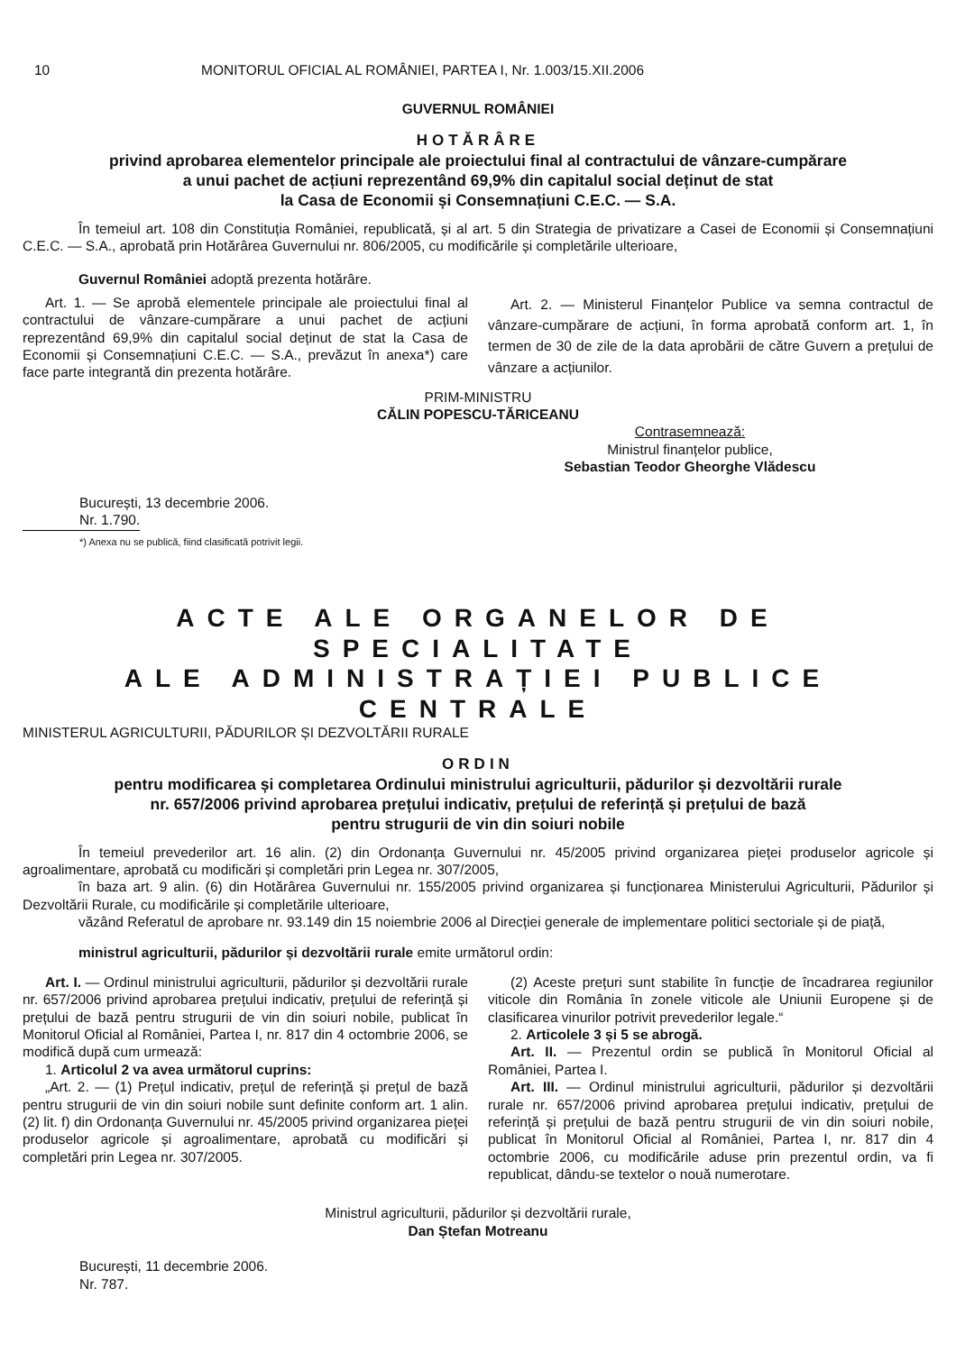10 MONITORUL OFICIAL AL ROMÂNIEI, PARTEA I, Nr. 1.003/15.XII.2006
GUVERNUL ROMÂNIEI
HOTĂRÂRE
privind aprobarea elementelor principale ale proiectului final al contractului de vânzare-cumpărare
a unui pachet de acțiuni reprezentând 69,9% din capitalul social deținut de stat
la Casa de Economii și Consemnațiuni C.E.C. — S.A.
În temeiul art. 108 din Constituția României, republicată, și al art. 5 din Strategia de privatizare a Casei de Economii și Consemnațiuni C.E.C. — S.A., aprobată prin Hotărârea Guvernului nr. 806/2005, cu modificările și completările ulterioare,
Guvernul României adoptă prezenta hotărâre.
Art. 1. — Se aprobă elementele principale ale proiectului final al contractului de vânzare-cumpărare a unui pachet de acțiuni reprezentând 69,9% din capitalul social deținut de stat la Casa de Economii și Consemnațiuni C.E.C. — S.A., prevăzut în anexa*) care face parte integrantă din prezenta hotărâre.
Art. 2. — Ministerul Finanțelor Publice va semna contractul de vânzare-cumpărare de acțiuni, în forma aprobată conform art. 1, în termen de 30 de zile de la data aprobării de către Guvern a prețului de vânzare a acțiunilor.
PRIM-MINISTRU
CĂLIN POPESCU-TĂRICEANU
Contrasemnează:
Ministrul finanțelor publice,
Sebastian Teodor Gheorghe Vlădescu
București, 13 decembrie 2006.
Nr. 1.790.
*) Anexa nu se publică, fiind clasificată potrivit legii.
ACTE ALE ORGANELOR DE SPECIALITATE
ALE ADMINISTRAȚIEI PUBLICE CENTRALE
MINISTERUL AGRICULTURII, PĂDURILOR ȘI DEZVOLTĂRII RURALE
ORDIN
pentru modificarea și completarea Ordinului ministrului agriculturii, pădurilor și dezvoltării rurale
nr. 657/2006 privind aprobarea prețului indicativ, prețului de referință și prețului de bază
pentru strugurii de vin din soiuri nobile
În temeiul prevederilor art. 16 alin. (2) din Ordonanța Guvernului nr. 45/2005 privind organizarea pieței produselor agricole și agroalimentare, aprobată cu modificări și completări prin Legea nr. 307/2005,
în baza art. 9 alin. (6) din Hotărârea Guvernului nr. 155/2005 privind organizarea și funcționarea Ministerului Agriculturii, Pădurilor și Dezvoltării Rurale, cu modificările și completările ulterioare,
văzând Referatul de aprobare nr. 93.149 din 15 noiembrie 2006 al Direcției generale de implementare politici sectoriale și de piață,
ministrul agriculturii, pădurilor și dezvoltării rurale emite următorul ordin:
Art. I. — Ordinul ministrului agriculturii, pădurilor și dezvoltării rurale nr. 657/2006 privind aprobarea prețului indicativ, prețului de referință și prețului de bază pentru strugurii de vin din soiuri nobile, publicat în Monitorul Oficial al României, Partea I, nr. 817 din 4 octombrie 2006, se modifică după cum urmează:
1. Articolul 2 va avea următorul cuprins:
„Art. 2. — (1) Prețul indicativ, prețul de referință și prețul de bază pentru strugurii de vin din soiuri nobile sunt definite conform art. 1 alin. (2) lit. f) din Ordonanța Guvernului nr. 45/2005 privind organizarea pieței produselor agricole și agroalimentare, aprobată cu modificări și completări prin Legea nr. 307/2005.
(2) Aceste prețuri sunt stabilite în funcție de încadrarea regiunilor viticole din România în zonele viticole ale Uniunii Europene și de clasificarea vinurilor potrivit prevederilor legale.“
2. Articolele 3 și 5 se abrogă.
Art. II. — Prezentul ordin se publică în Monitorul Oficial al României, Partea I.
Art. III. — Ordinul ministrului agriculturii, pădurilor și dezvoltării rurale nr. 657/2006 privind aprobarea prețului indicativ, prețului de referință și prețului de bază pentru strugurii de vin din soiuri nobile, publicat în Monitorul Oficial al României, Partea I, nr. 817 din 4 octombrie 2006, cu modificările aduse prin prezentul ordin, va fi republicat, dându-se textelor o nouă numerotare.
Ministrul agriculturii, pădurilor și dezvoltării rurale,
Dan Ștefan Motreanu
București, 11 decembrie 2006.
Nr. 787.